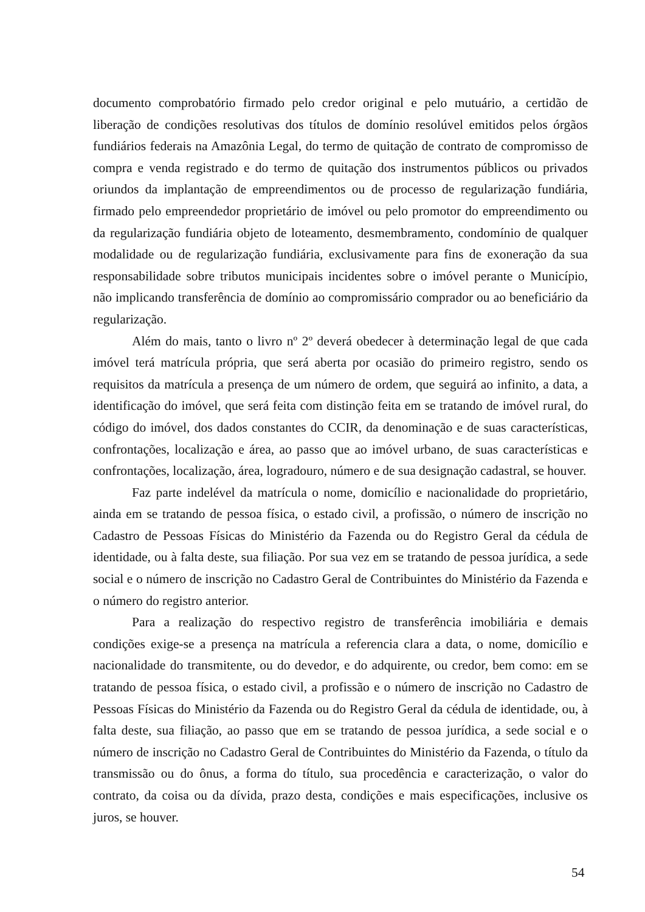documento comprobatório firmado pelo credor original e pelo mutuário, a certidão de liberação de condições resolutivas dos títulos de domínio resolúvel emitidos pelos órgãos fundiários federais na Amazônia Legal, do termo de quitação de contrato de compromisso de compra e venda registrado e do termo de quitação dos instrumentos públicos ou privados oriundos da implantação de empreendimentos ou de processo de regularização fundiária, firmado pelo empreendedor proprietário de imóvel ou pelo promotor do empreendimento ou da regularização fundiária objeto de loteamento, desmembramento, condomínio de qualquer modalidade ou de regularização fundiária, exclusivamente para fins de exoneração da sua responsabilidade sobre tributos municipais incidentes sobre o imóvel perante o Município, não implicando transferência de domínio ao compromissário comprador ou ao beneficiário da regularização.
Além do mais, tanto o livro nº 2º deverá obedecer à determinação legal de que cada imóvel terá matrícula própria, que será aberta por ocasião do primeiro registro, sendo os requisitos da matrícula a presença de um número de ordem, que seguirá ao infinito, a data, a identificação do imóvel, que será feita com distinção feita em se tratando de imóvel rural, do código do imóvel, dos dados constantes do CCIR, da denominação e de suas características, confrontações, localização e área, ao passo que ao imóvel urbano, de suas características e confrontações, localização, área, logradouro, número e de sua designação cadastral, se houver.
Faz parte indelével da matrícula o nome, domicílio e nacionalidade do proprietário, ainda em se tratando de pessoa física, o estado civil, a profissão, o número de inscrição no Cadastro de Pessoas Físicas do Ministério da Fazenda ou do Registro Geral da cédula de identidade, ou à falta deste, sua filiação. Por sua vez em se tratando de pessoa jurídica, a sede social e o número de inscrição no Cadastro Geral de Contribuintes do Ministério da Fazenda e o número do registro anterior.
Para a realização do respectivo registro de transferência imobiliária e demais condições exige-se a presença na matrícula a referencia clara a data, o nome, domicílio e nacionalidade do transmitente, ou do devedor, e do adquirente, ou credor, bem como: em se tratando de pessoa física, o estado civil, a profissão e o número de inscrição no Cadastro de Pessoas Físicas do Ministério da Fazenda ou do Registro Geral da cédula de identidade, ou, à falta deste, sua filiação, ao passo que em se tratando de pessoa jurídica, a sede social e o número de inscrição no Cadastro Geral de Contribuintes do Ministério da Fazenda, o título da transmissão ou do ônus, a forma do título, sua procedência e caracterização, o valor do contrato, da coisa ou da dívida, prazo desta, condições e mais especificações, inclusive os juros, se houver.
54